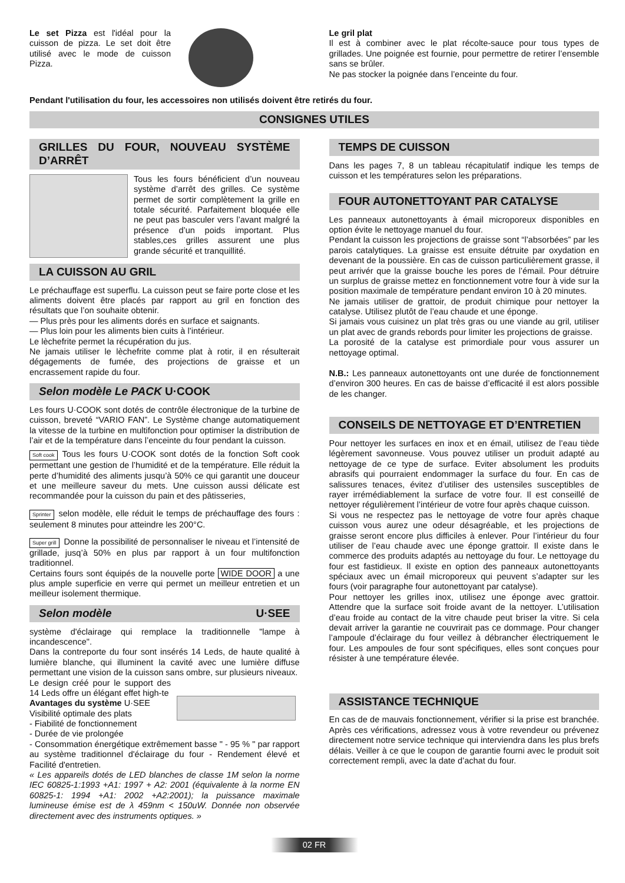Le set Pizza est l'idéal pour la cuisson de pizza. Le set doit être utilisé avec le mode de cuisson Pizza.
Le gril plat
Il est à combiner avec le plat récolte-sauce pour tous types de grillades. Une poignée est fournie, pour permettre de retirer l’ensemble sans se brûler.
Ne pas stocker la poignée dans l’enceinte du four.
Pendant l'utilisation du four, les accessoires non utilisés doivent être retirés du four.
CONSIGNES UTILES
GRILLES DU FOUR, NOUVEAU SYSTÈME D’ARRÊT
Tous les fours bénéficient d’un nouveau système d’arrêt des grilles. Ce système permet de sortir complètement la grille en totale sécurité. Parfaitement bloquée elle ne peut pas basculer vers l’avant malgré la présence d’un poids important. Plus stables,ces grilles assurent une plus grande sécurité et tranquillité.
LA CUISSON AU GRIL
Le préchauffage est superflu. La cuisson peut se faire porte close et les aliments doivent être placés par rapport au gril en fonction des résultats que l’on souhaite obtenir.
— Plus près pour les aliments dorés en surface et saignants.
— Plus loin pour les aliments bien cuits à l’intérieur.
Le lèchefrite permet la récupération du jus.
Ne jamais utiliser le lèchefrite comme plat à rotir, il en résulterait dégagements de fumée, des projections de graisse et un encrassement rapide du four.
Selon modèle Le PACK U·COOK
Les fours U·COOK sont dotés de contrôle électronique de la turbine de cuisson, breveté “VARIO FAN”. Le Système change automatiquement la vitesse de la turbine en multifonction pour optimiser la distribution de l’air et de la température dans l’enceinte du four pendant la cuisson.
Soft cook Tous les fours U·COOK sont dotés de la fonction Soft cook permettant une gestion de l’humidité et de la température. Elle réduit la perte d’humidité des aliments jusqu’à 50% ce qui garantit une douceur et une meilleure saveur du mets. Une cuisson aussi délicate est recommandée pour la cuisson du pain et des pâtisseries,
Sprinter selon modèle, elle réduit le temps de préchauffage des fours : seulement 8 minutes pour atteindre les 200°C.
Super grill Donne la possibilité de personnaliser le niveau et l’intensité de grillade, jusq’à 50% en plus par rapport à un four multifonction traditionnel.
Certains fours sont équipés de la nouvelle porte WIDE DOOR a une plus ample superficie en verre qui permet un meilleur entretien et un meilleur isolement thermique.
Selon modèle U·SEE
système d'éclairage qui remplace la traditionnelle "lampe à incandescence".
Dans la contreporte du four sont insérés 14 Leds, de haute qualité à lumière blanche, qui illuminent la cavité avec une lumière diffuse permettant une vision de la cuisson sans ombre, sur plusieurs niveaux.
Le design créé pour le support des 14 Leds offre un élégant effet high-te
Avantages du système U·SEE
Visibilité optimale des plats
- Fiabilité de fonctionnement
- Durée de vie prolongée
- Consommation énergétique extrêmement basse " - 95 % " par rapport au système traditionnel d'éclairage du four - Rendement élevé et Facilité d'entretien.
« Les appareils dotés de LED blanches de classe 1M selon la norme IEC 60825-1:1993 +A1: 1997 + A2: 2001 (équivalente à la norme EN 60825-1: 1994 +A1: 2002 +A2:2001); la puissance maximale lumineuse émise est de λ 459nm < 150uW. Donnée non observée directement avec des instruments optiques. »
TEMPS DE CUISSON
Dans les pages 7, 8 un tableau récapitulatif indique les temps de cuisson et les températures selon les préparations.
FOUR AUTONETTOYANT PAR CATALYSE
Les panneaux autonettoyants à émail microporeux disponibles en option évite le nettoyage manuel du four.
Pendant la cuisson les projections de graisse sont “l’absorbées” par les parois catalytiques. La graisse est ensuite détruite par oxydation en devenant de la poussière. En cas de cuisson particulièrement grasse, il peut arrivér que la graisse bouche les pores de l’émail. Pour détruire un surplus de graisse mettez en fonctionnement votre four à vide sur la position maximale de température pendant environ 10 à 20 minutes.
Ne jamais utiliser de grattoir, de produit chimique pour nettoyer la catalyse. Utilisez plutôt de l’eau chaude et une éponge.
Si jamais vous cuisinez un plat très gras ou une viande au gril, utiliser un plat avec de grands rebords pour limiter les projections de graisse.
La porosité de la catalyse est primordiale pour vous assurer un nettoyage optimal.
N.B.: Les panneaux autonettoyants ont une durée de fonctionnement d’environ 300 heures. En cas de baisse d’efficacité il est alors possible de les changer.
CONSEILS DE NETTOYAGE ET D’ENTRETIEN
Pour nettoyer les surfaces en inox et en émail, utilisez de l’eau tiède légèrement savonneuse. Vous pouvez utiliser un produit adapté au nettoyage de ce type de surface. Eviter absolument les produits abrasifs qui pourraient endommager la surface du four. En cas de salissures tenaces, évitez d’utiliser des ustensiles susceptibles de rayer irrémédiablement la surface de votre four. Il est conseillé de nettoyer régulièrement l’intérieur de votre four après chaque cuisson.
Si vous ne respectez pas le nettoyage de votre four après chaque cuisson vous aurez une odeur désagréable, et les projections de graisse seront encore plus difficiles à enlever. Pour l’intérieur du four utiliser de l’eau chaude avec une éponge grattoir. Il existe dans le commerce des produits adaptés au nettoyage du four. Le nettoyage du four est fastidieux. Il existe en option des panneaux autonettoyants spéciaux avec un émail microporeux qui peuvent s’adapter sur les fours (voir paragraphe four autonettoyant par catalyse).
Pour nettoyer les grilles inox, utilisez une éponge avec grattoir. Attendre que la surface soit froide avant de la nettoyer. L’utilisation d’eau froide au contact de la vitre chaude peut briser la vitre. Si cela devait arriver la garantie ne couvrirait pas ce dommage. Pour changer l’ampoule d’éclairage du four veillez à débrancher électriquement le four. Les ampoules de four sont spécifiques, elles sont conçues pour résister à une température élevée.
ASSISTANCE TECHNIQUE
En cas de de mauvais fonctionnement, vérifier si la prise est branchée. Après ces vérifications, adressez vous à votre revendeur ou prévenez directement notre service technique qui interviendra dans les plus brefs délais. Veiller à ce que le coupon de garantie fourni avec le produit soit correctement rempli, avec la date d’achat du four.
02 FR